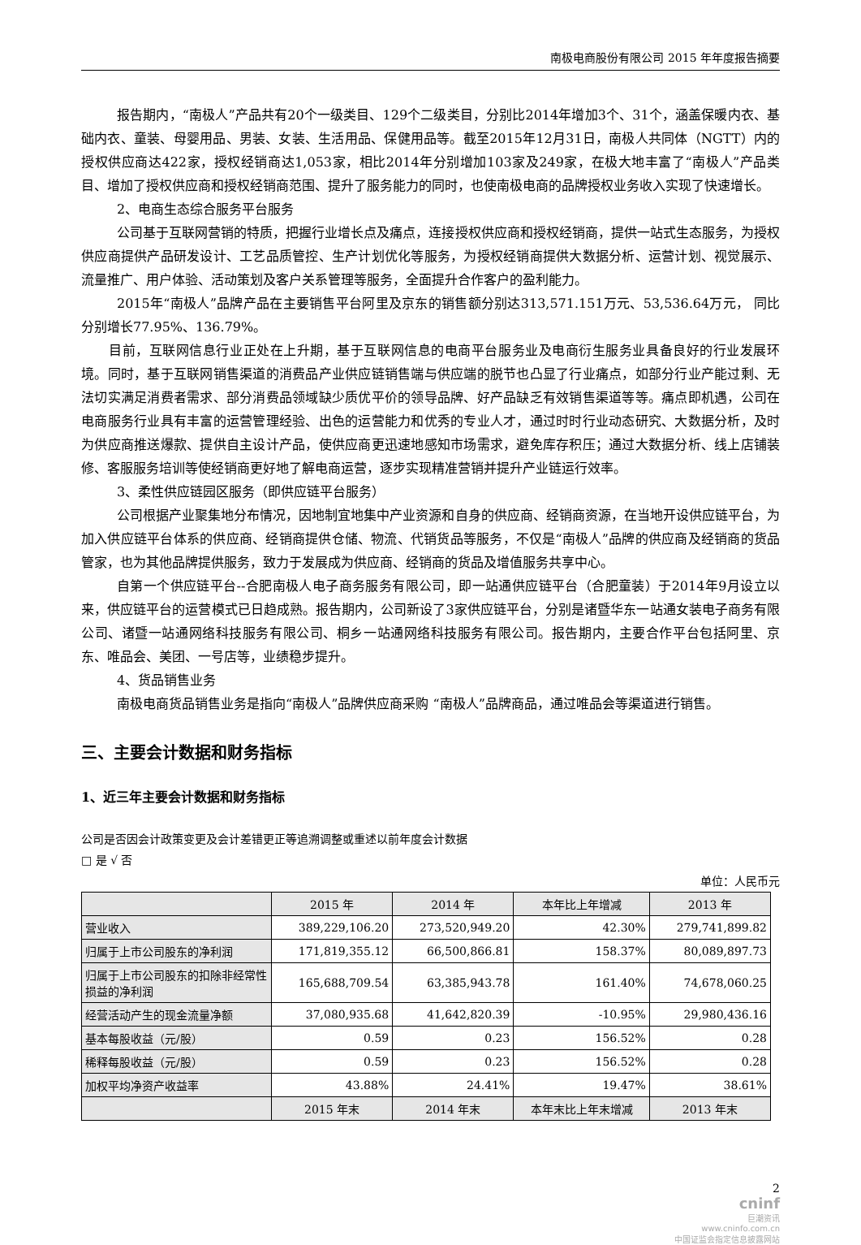南极电商股份有限公司 2015 年年度报告摘要
报告期内，“南极人”产品共有20个一级类目、129个二级类目，分别比2014年增加3个、31个，涵盖保暖内衣、基础内衣、童装、母婴用品、男装、女装、生活用品、保健用品等。截至2015年12月31日，南极人共同体（NGTT）内的授权供应商达422家，授权经销商达1,053家，相比2014年分别增加103家及249家，在极大地丰富了“南极人”产品类目、增加了授权供应商和授权经销商范围、提升了服务能力的同时，也使南极电商的品牌授权业务收入实现了快速增长。
2、电商生态综合服务平台服务
公司基于互联网营销的特质，把握行业增长点及痛点，连接授权供应商和授权经销商，提供一站式生态服务，为授权供应商提供产品研发设计、工艺品质管控、生产计划优化等服务，为授权经销商提供大数据分析、运营计划、视觉展示、流量推广、用户体验、活动策划及客户关系管理等服务，全面提升合作客户的盈利能力。
2015年“南极人”品牌产品在主要销售平台阿里及京东的销售额分别达313,571.151万元、53,536.64万元， 同比分别增长77.95%、136.79%。
目前，互联网信息行业正处在上升期，基于互联网信息的电商平台服务业及电商衍生服务业具备良好的行业发展环境。同时，基于互联网销售渠道的消费品产业供应链销售端与供应端的脱节也凸显了行业痛点，如部分行业产能过剩、无法切实满足消费者需求、部分消费品领域缺少质优平价的领导品牌、好产品缺乏有效销售渠道等等。痛点即机遇，公司在电商服务行业具有丰富的运营管理经验、出色的运营能力和优秀的专业人才，通过时时行业动态研究、大数据分析，及时为供应商推送爆款、提供自主设计产品，使供应商更迅速地感知市场需求，避免库存积压；通过大数据分析、线上店铺装修、客服服务培训等使经销商更好地了解电商运营，逐步实现精准营销并提升产业链运行效率。
3、柔性供应链园区服务（即供应链平台服务）
公司根据产业聚集地分布情况，因地制宜地集中产业资源和自身的供应商、经销商资源，在当地开设供应链平台，为加入供应链平台体系的供应商、经销商提供仓储、物流、代销货品等服务，不仅是“南极人”品牌的供应商及经销商的货品管家，也为其他品牌提供服务，致力于发展成为供应商、经销商的货品及增值服务共享中心。
自第一个供应链平台--合肥南极人电子商务服务有限公司，即一站通供应链平台（合肥童装）于2014年9月设立以来，供应链平台的运营模式已日趋成熟。报告期内，公司新设了3家供应链平台，分别是诸暨华东一站通女装电子商务有限公司、诸暨一站通网络科技服务有限公司、桐乡一站通网络科技服务有限公司。报告期内，主要合作平台包括阿里、京东、唯品会、美团、一号店等，业绩稳步提升。
4、货品销售业务
南极电商货品销售业务是指向“南极人”品牌供应商采购 “南极人”品牌商品，通过唯品会等渠道进行销售。
三、主要会计数据和财务指标
1、近三年主要会计数据和财务指标
公司是否因会计政策变更及会计差错更正等追溯调整或重述以前年度会计数据
□ 是 √ 否
单位：人民币元
| | 2015 年 | 2014 年 | 本年比上年增减 | 2013 年 |
| --- | --- | --- | --- | --- |
| 营业收入 | 389,229,106.20 | 273,520,949.20 | 42.30% | 279,741,899.82 |
| 归属于上市公司股东的净利润 | 171,819,355.12 | 66,500,866.81 | 158.37% | 80,089,897.73 |
| 归属于上市公司股东的扣除非经常性损益的净利润 | 165,688,709.54 | 63,385,943.78 | 161.40% | 74,678,060.25 |
| 经营活动产生的现金流量净额 | 37,080,935.68 | 41,642,820.39 | -10.95% | 29,980,436.16 |
| 基本每股收益（元/股） | 0.59 | 0.23 | 156.52% | 0.28 |
| 稀释每股收益（元/股） | 0.59 | 0.23 | 156.52% | 0.28 |
| 加权平均净资产收益率 | 43.88% | 24.41% | 19.47% | 38.61% |
| | 2015 年末 | 2014 年末 | 本年末比上年末增减 | 2013 年末 |
2
cninf
巨潮资讯
www.cninfo.com.cn
中国证监会指定信息披露网站